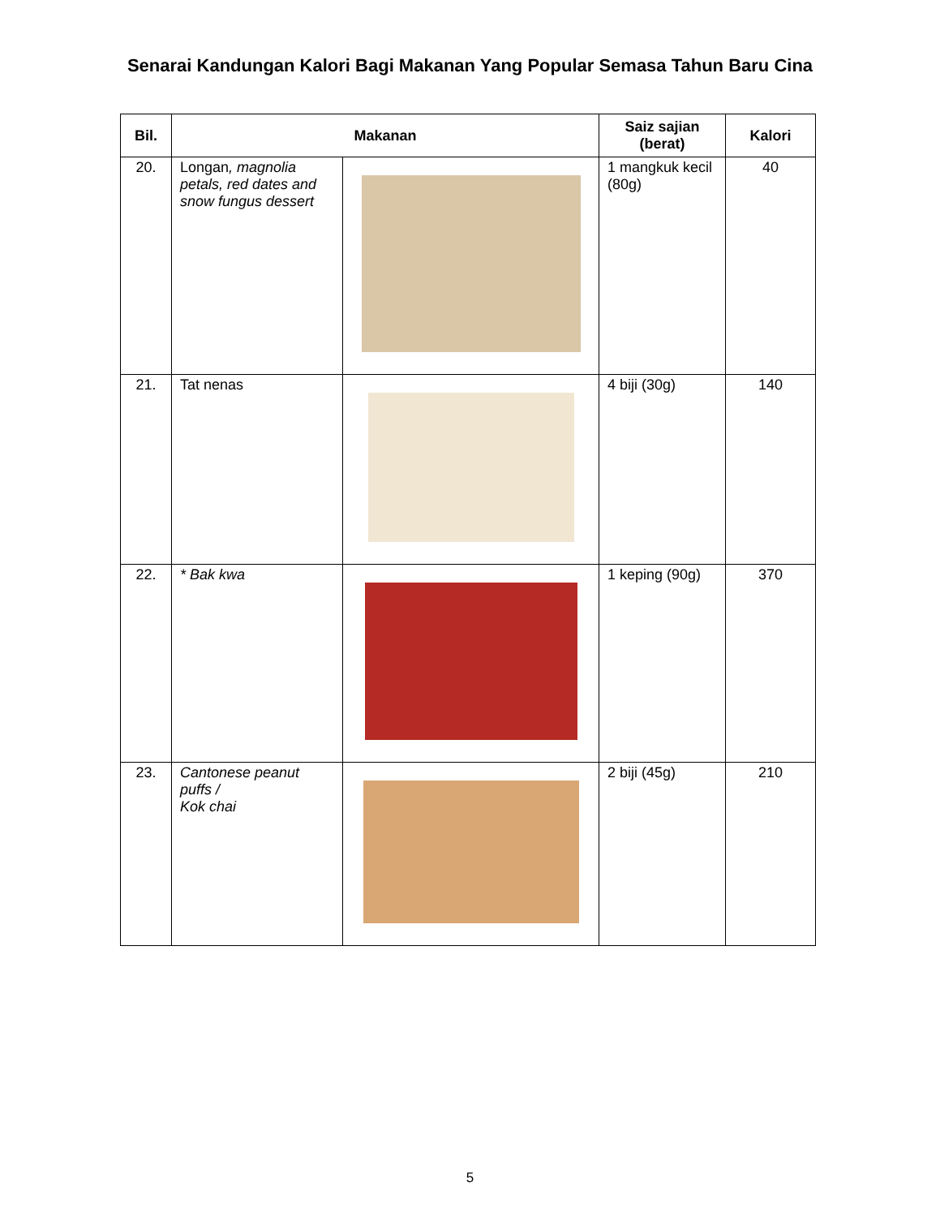Senarai Kandungan Kalori Bagi Makanan Yang Popular Semasa Tahun Baru Cina
| Bil. | Makanan | | Saiz sajian (berat) | Kalori |
| --- | --- | --- | --- | --- |
| 20. | Longan , magnolia petals, red dates and snow fungus dessert | | 1 mangkuk kecil (80g) | 40 |
| 21. | Tat nenas | | 4 biji (30g) | 140 |
| 22. | * Bak kwa | | 1 keping (90g) | 370 |
| 23. | Cantonese peanut puffs / Kok chai | | 2 biji (45g) | 210 |
5